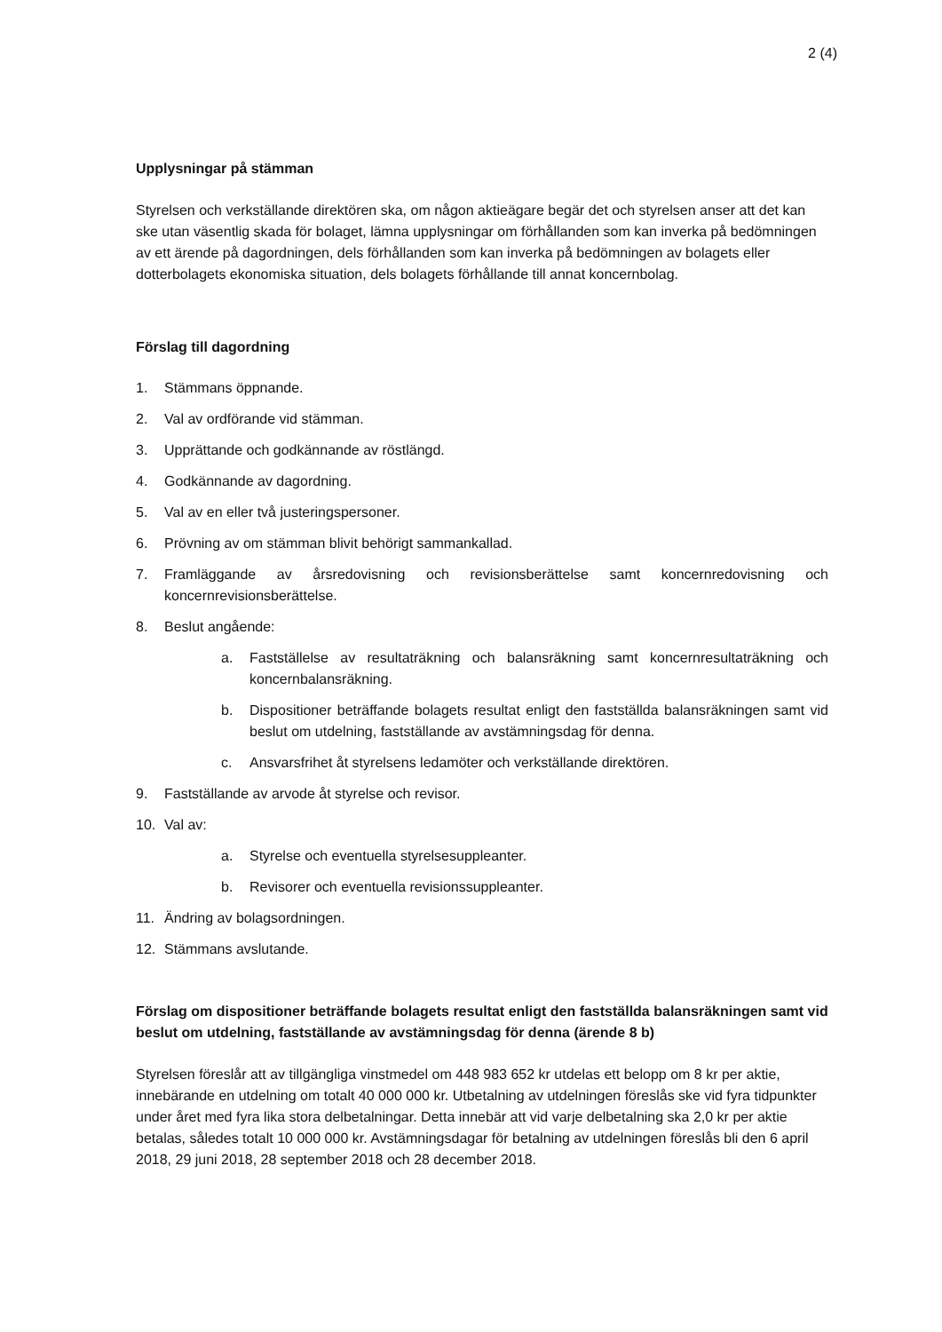2 (4)
Upplysningar på stämman
Styrelsen och verkställande direktören ska, om någon aktieägare begär det och styrelsen anser att det kan ske utan väsentlig skada för bolaget, lämna upplysningar om förhållanden som kan inverka på bedömningen av ett ärende på dagordningen, dels förhållanden som kan inverka på bedömningen av bolagets eller dotterbolagets ekonomiska situation, dels bolagets förhållande till annat koncernbolag.
Förslag till dagordning
1. Stämmans öppnande.
2. Val av ordförande vid stämman.
3. Upprättande och godkännande av röstlängd.
4. Godkännande av dagordning.
5. Val av en eller två justeringspersoner.
6. Prövning av om stämman blivit behörigt sammankallad.
7. Framläggande av årsredovisning och revisionsberättelse samt koncernredovisning och koncernrevisionsberättelse.
8. Beslut angående:
a. Fastställelse av resultaträkning och balansräkning samt koncernresultaträkning och koncernbalansräkning.
b. Dispositioner beträffande bolagets resultat enligt den fastställda balansräkningen samt vid beslut om utdelning, fastställande av avstämningsdag för denna.
c. Ansvarsfrihet åt styrelsens ledamöter och verkställande direktören.
9. Fastställande av arvode åt styrelse och revisor.
10. Val av:
a. Styrelse och eventuella styrelsesuppleanter.
b. Revisorer och eventuella revisionssuppleanter.
11. Ändring av bolagsordningen.
12. Stämmans avslutande.
Förslag om dispositioner beträffande bolagets resultat enligt den fastställda balansräkningen samt vid beslut om utdelning, fastställande av avstämningsdag för denna (ärende 8 b)
Styrelsen föreslår att av tillgängliga vinstmedel om 448 983 652 kr utdelas ett belopp om 8 kr per aktie, innebärande en utdelning om totalt 40 000 000 kr. Utbetalning av utdelningen föreslås ske vid fyra tidpunkter under året med fyra lika stora delbetalningar. Detta innebär att vid varje delbetalning ska 2,0 kr per aktie betalas, således totalt 10 000 000 kr. Avstämningsdagar för betalning av utdelningen föreslås bli den 6 april 2018, 29 juni 2018, 28 september 2018 och 28 december 2018.